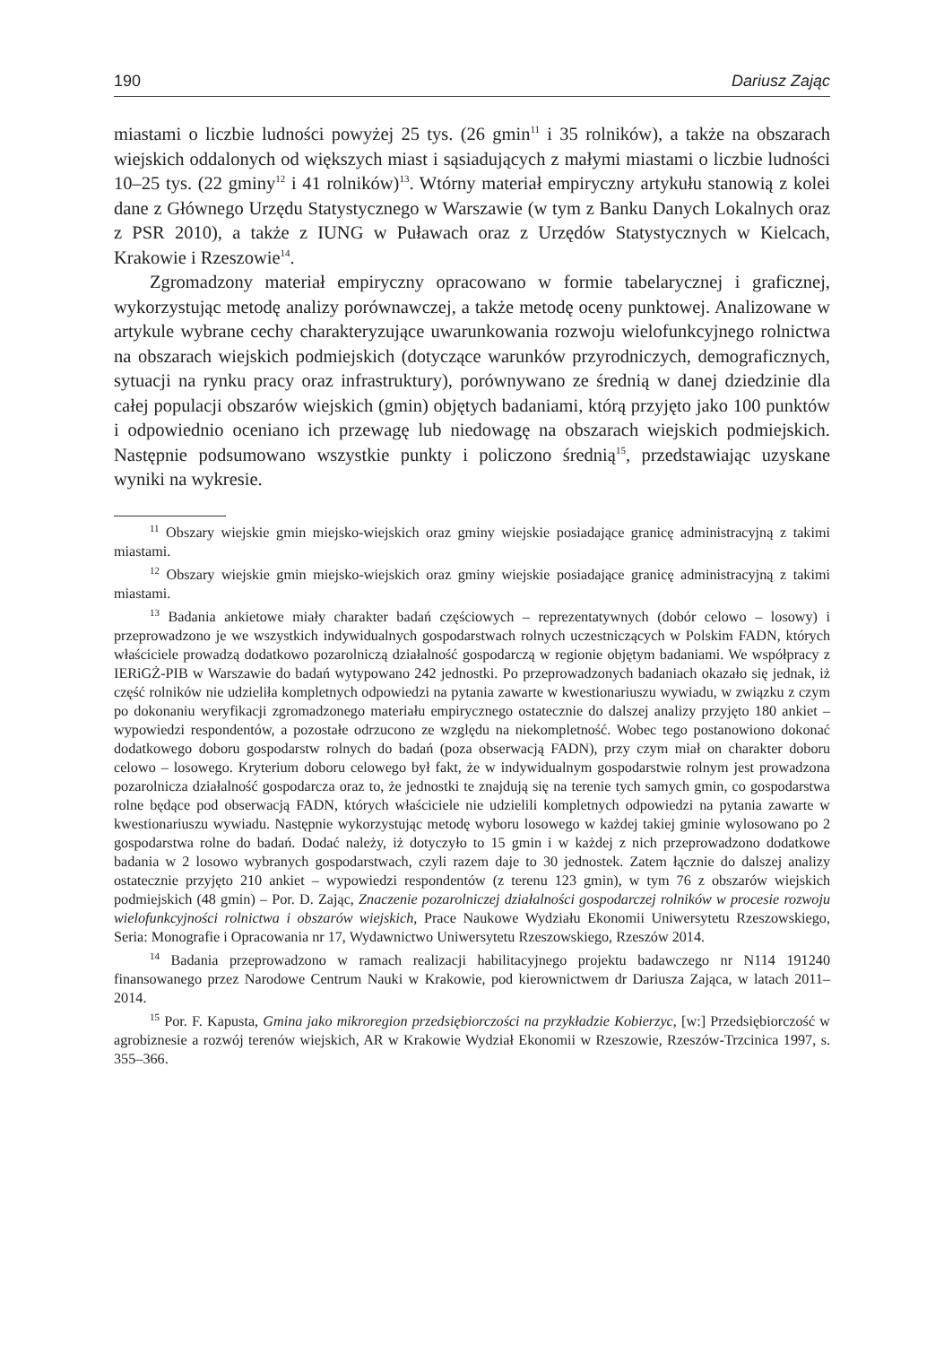190 Dariusz Zając
miastami o liczbie ludności powyżej 25 tys. (26 gmin<sup>11</sup> i 35 rolników), a także na obszarach wiejskich oddalonych od większych miast i sąsiadujących z małymi miastami o liczbie ludności 10–25 tys. (22 gminy<sup>12</sup> i 41 rolników)<sup>13</sup>. Wtórny materiał empiryczny artykułu stanowią z kolei dane z Głównego Urzędu Statystycznego w Warszawie (w tym z Banku Danych Lokalnych oraz z PSR 2010), a także z IUNG w Puławach oraz z Urzędów Statystycznych w Kielcach, Krakowie i Rzeszowie<sup>14</sup>.
Zgromadzony materiał empiryczny opracowano w formie tabelarycznej i graficznej, wykorzystując metodę analizy porównawczej, a także metodę oceny punktowej. Analizowane w artykule wybrane cechy charakteryzujące uwarunkowania rozwoju wielofunkcyjnego rolnictwa na obszarach wiejskich podmiejskich (dotyczące warunków przyrodniczych, demograficznych, sytuacji na rynku pracy oraz infrastruktury), porównywano ze średnią w danej dziedzinie dla całej populacji obszarów wiejskich (gmin) objętych badaniami, którą przyjęto jako 100 punktów i odpowiednio oceniano ich przewagę lub niedowagę na obszarach wiejskich podmiejskich. Następnie podsumowano wszystkie punkty i policzono średnią<sup>15</sup>, przedstawiając uzyskane wyniki na wykresie.
<sup>11</sup> Obszary wiejskie gmin miejsko-wiejskich oraz gminy wiejskie posiadające granicę administracyjną z takimi miastami.
<sup>12</sup> Obszary wiejskie gmin miejsko-wiejskich oraz gminy wiejskie posiadające granicę administracyjną z takimi miastami.
<sup>13</sup> Badania ankietowe miały charakter badań częściowych – reprezentatywnych (dobór celowo – losowy) i przeprowadzono je we wszystkich indywidualnych gospodarstwach rolnych uczestniczących w Polskim FADN, których właściciele prowadzą dodatkowo pozarolniczą działalność gospodarczą w regionie objętym badaniami. We współpracy z IERiGŻ-PIB w Warszawie do badań wytypowano 242 jednostki. Po przeprowadzonych badaniach okazało się jednak, iż część rolników nie udzieliła kompletnych odpowiedzi na pytania zawarte w kwestionariuszu wywiadu, w związku z czym po dokonaniu weryfikacji zgromadzonego materiału empirycznego ostatecznie do dalszej analizy przyjęto 180 ankiet – wypowiedzi respondentów, a pozostałe odrzucono ze względu na niekompletność. Wobec tego postanowiono dokonać dodatkowego doboru gospodarstw rolnych do badań (poza obserwacją FADN), przy czym miał on charakter doboru celowo – losowego. Kryterium doboru celowego był fakt, że w indywidualnym gospodarstwie rolnym jest prowadzona pozarolnicza działalność gospodarcza oraz to, że jednostki te znajdują się na terenie tych samych gmin, co gospodarstwa rolne będące pod obserwacją FADN, których właściciele nie udzielili kompletnych odpowiedzi na pytania zawarte w kwestionariuszu wywiadu. Następnie wykorzystując metodę wyboru losowego w każdej takiej gminie wylosowano po 2 gospodarstwa rolne do badań. Dodać należy, iż dotyczyło to 15 gmin i w każdej z nich przeprowadzono dodatkowe badania w 2 losowo wybranych gospodarstwach, czyli razem daje to 30 jednostek. Zatem łącznie do dalszej analizy ostatecznie przyjęto 210 ankiet – wypowiedzi respondentów (z terenu 123 gmin), w tym 76 z obszarów wiejskich podmiejskich (48 gmin) – Por. D. Zając, Znaczenie pozarolniczej działalności gospodarczej rolników w procesie rozwoju wielofunkcyjności rolnictwa i obszarów wiejskich, Prace Naukowe Wydziału Ekonomii Uniwersytetu Rzeszowskiego, Seria: Monografie i Opracowania nr 17, Wydawnictwo Uniwersytetu Rzeszowskiego, Rzeszów 2014.
<sup>14</sup> Badania przeprowadzono w ramach realizacji habilitacyjnego projektu badawczego nr N114 191240 finansowanego przez Narodowe Centrum Nauki w Krakowie, pod kierownictwem dr Dariusza Zająca, w latach 2011–2014.
<sup>15</sup> Por. F. Kapusta, Gmina jako mikroregion przedsiębiorczości na przykładzie Kobierzyc, [w:] Przedsiębiorczość w agrobiznesie a rozwój terenów wiejskich, AR w Krakowie Wydział Ekonomii w Rzeszowie, Rzeszów-Trzcinica 1997, s. 355–366.